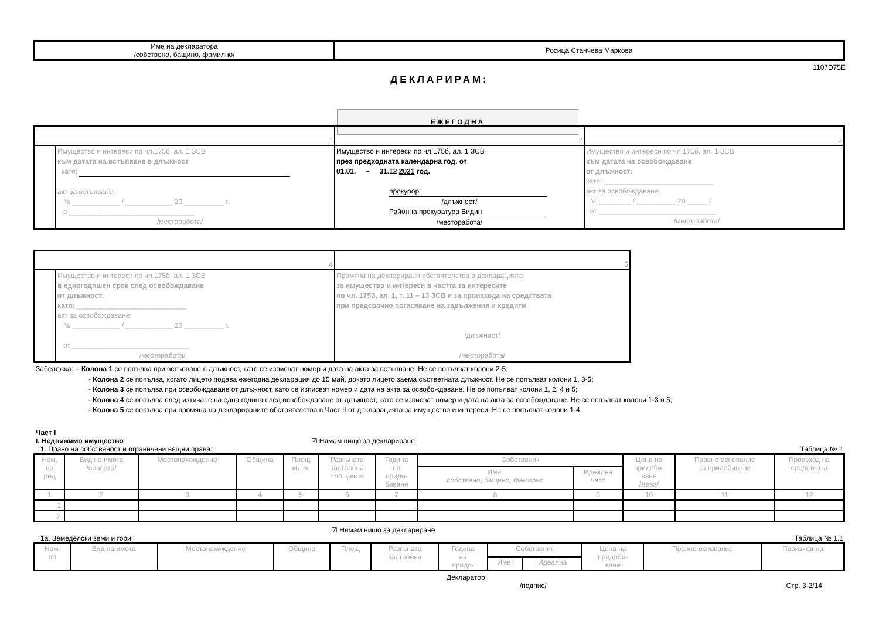| Име на декларатора /собствено, бащино, фамилно/ | Росица Станчева Маркова |
1107D75E
ДЕКЛАРИРАМ:
ЕЖЕГОДНА
| 1 | | 2 | 3 |
| | Имущество и интереси по чл.175б, ал. 1 ЗСВ към датата на встъпване в длъжност като: акт за встъпване: № ____________ / ____________ 20 __________ г. в ________________________________ /месторабота/ | Имущество и интереси по чл.175б, ал. 1 ЗСВ през предходната календарна год. от 01.01. – 31.12 2021 год. прокурор /длъжност/ Районна прокуратура Видин /месторабота/ | Имущество и интереси по чл.175б, ал. 1 ЗСВ към датата на освобождаване от длъжност: като: ____________________________ акт за освобождаване: № ________ / __________ 20 _____ г. от ______________________________ /месторабота/ |
| 4 | | 5 |
| | Имущество и интереси по чл.175б, ал. 1 ЗСВ в едногодишен срок след освобождаване от длъжност: като: ____________________________ акт за освобождаване: № ____________ / ____________ 20 __________ г. от ______________________________ /месторабота/ | Промяна на декларирани обстоятелства в декларацията за имущество и интереси в частта за интересите по чл. 175б, ал. 1, т. 11 – 13 ЗСВ и за произхода на средствата при предсрочно погасяване на задължения и кредити /длъжност/ /месторабота/ |
Забележка: - Колона 1 се попълва при встъпване в длъжност, като се изписват номер и дата на акта за встъпване. Не се попълват колони 2-5;
- Колона 2 се попълва, когато лицето подава ежегодна декларация до 15 май, докато лицето заема съответната длъжност. Не се попълват колони 1, 3-5;
- Колона 3 се попълва при освобождаване от длъжност, като се изписват номер и дата на акта за освобождаване. Не се попълват колони 1, 2, 4 и 5;
- Колона 4 се попълва след изтичане на една година след освобождаване от длъжност, като се изписват номер и дата на акта за освобождаване. Не се попълват колони 1-3 и 5;
- Колона 5 се попълва при промяна на декларираните обстоятелства в Част II от декларацията за имущество и интереси. Не се попълват колони 1-4.
Част I
I. Недвижимо имущество ☑ Нямам нищо за деклариране
1. Право на собственост и ограничени вещни права: Таблица № 1
| Ном. по ред | Вид на имота /правото/ | Местонахождение | Община | Площ кв. м. | Разгъната застроена площ-кв.м | Година на придо- биване | Собственик | | Цена на придоби- ване /лева/ | Правно основание за придобиване | Произход на средствата |
| | | | | | | | Име: собствено, бащино, фамилно | Идеална част | | | |
| 1 | 2 | 3 | 4 | 5 | 6 | 7 | 8 | 9 | 10 | 11 | 12 |
| 1. | | | | | | | | | | | |
| 2. | | | | | | | | | | | |
☑ Нямам нищо за деклариране
1а. Земеделски земи и гори: Таблица № 1.1
| Ном. по | Вид на имота | Местонахождение | Община | Площ | Разгъната застроена | Година на придо- | Собственик | | Цена на придоби- ване | Правно основание | Произход на |
| | | | | | | | Име: | Идеална | | | |
Декларатор:
/подпис/ Стр. 3-2/14